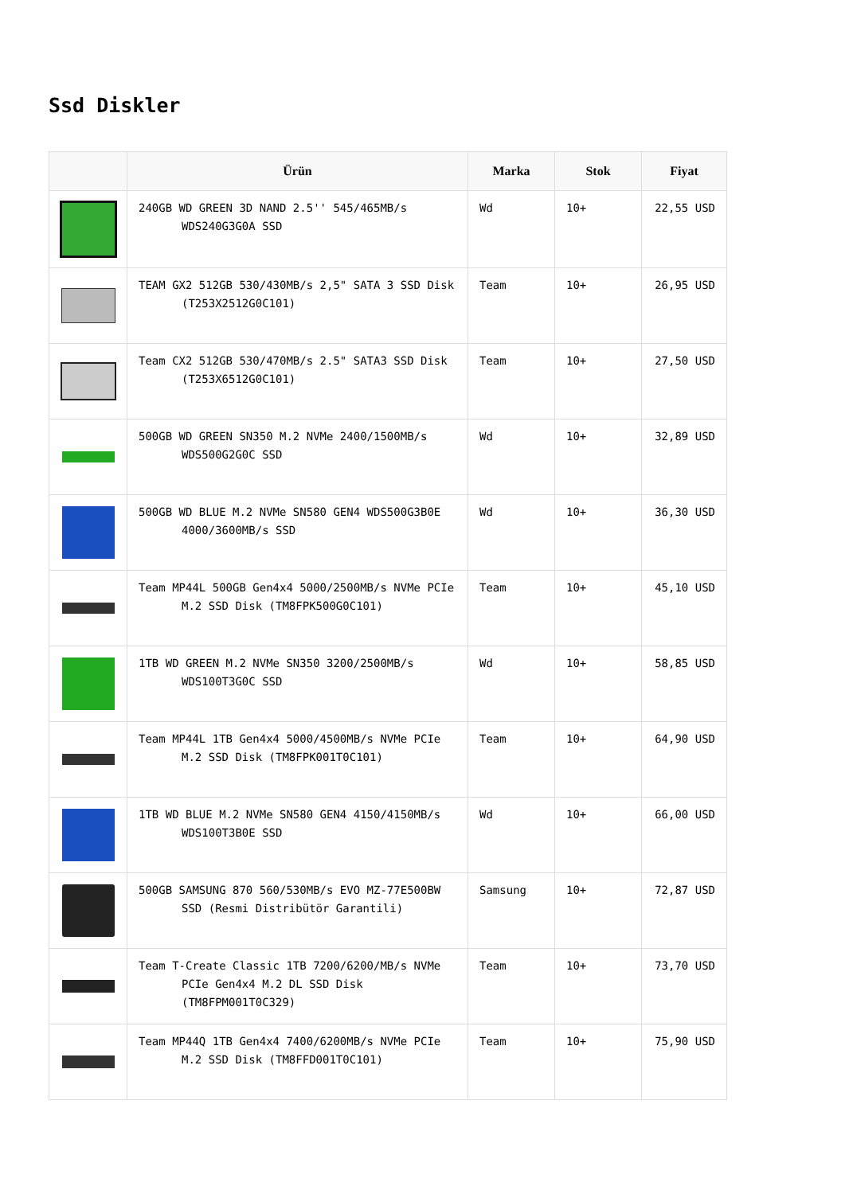Ssd Diskler
| | Ürün | Marka | Stok | Fiyat |
| --- | --- | --- | --- | --- |
| | 240GB WD GREEN 3D NAND 2.5'' 545/465MB/s WDS240G3G0A SSD | Wd | 10+ | 22,55 USD |
| | TEAM GX2 512GB 530/430MB/s 2,5" SATA 3 SSD Disk (T253X2512G0C101) | Team | 10+ | 26,95 USD |
| | Team CX2 512GB 530/470MB/s 2.5" SATA3 SSD Disk (T253X6512G0C101) | Team | 10+ | 27,50 USD |
| | 500GB WD GREEN SN350 M.2 NVMe 2400/1500MB/s WDS500G2G0C SSD | Wd | 10+ | 32,89 USD |
| | 500GB WD BLUE M.2 NVMe SN580 GEN4 WDS500G3B0E 4000/3600MB/s SSD | Wd | 10+ | 36,30 USD |
| | Team MP44L 500GB Gen4x4 5000/2500MB/s NVMe PCIe M.2 SSD Disk (TM8FPK500G0C101) | Team | 10+ | 45,10 USD |
| | 1TB WD GREEN M.2 NVMe SN350 3200/2500MB/s WDS100T3G0C SSD | Wd | 10+ | 58,85 USD |
| | Team MP44L 1TB Gen4x4 5000/4500MB/s NVMe PCIe M.2 SSD Disk (TM8FPK001T0C101) | Team | 10+ | 64,90 USD |
| | 1TB WD BLUE M.2 NVMe SN580 GEN4 4150/4150MB/s WDS100T3B0E SSD | Wd | 10+ | 66,00 USD |
| | 500GB SAMSUNG 870 560/530MB/s EVO MZ-77E500BW SSD (Resmi Distribütör Garantili) | Samsung | 10+ | 72,87 USD |
| | Team T-Create Classic 1TB 7200/6200/MB/s NVMe PCIe Gen4x4 M.2 DL SSD Disk (TM8FPM001T0C329) | Team | 10+ | 73,70 USD |
| | Team MP44Q 1TB Gen4x4 7400/6200MB/s NVMe PCIe M.2 SSD Disk (TM8FFD001T0C101) | Team | 10+ | 75,90 USD |